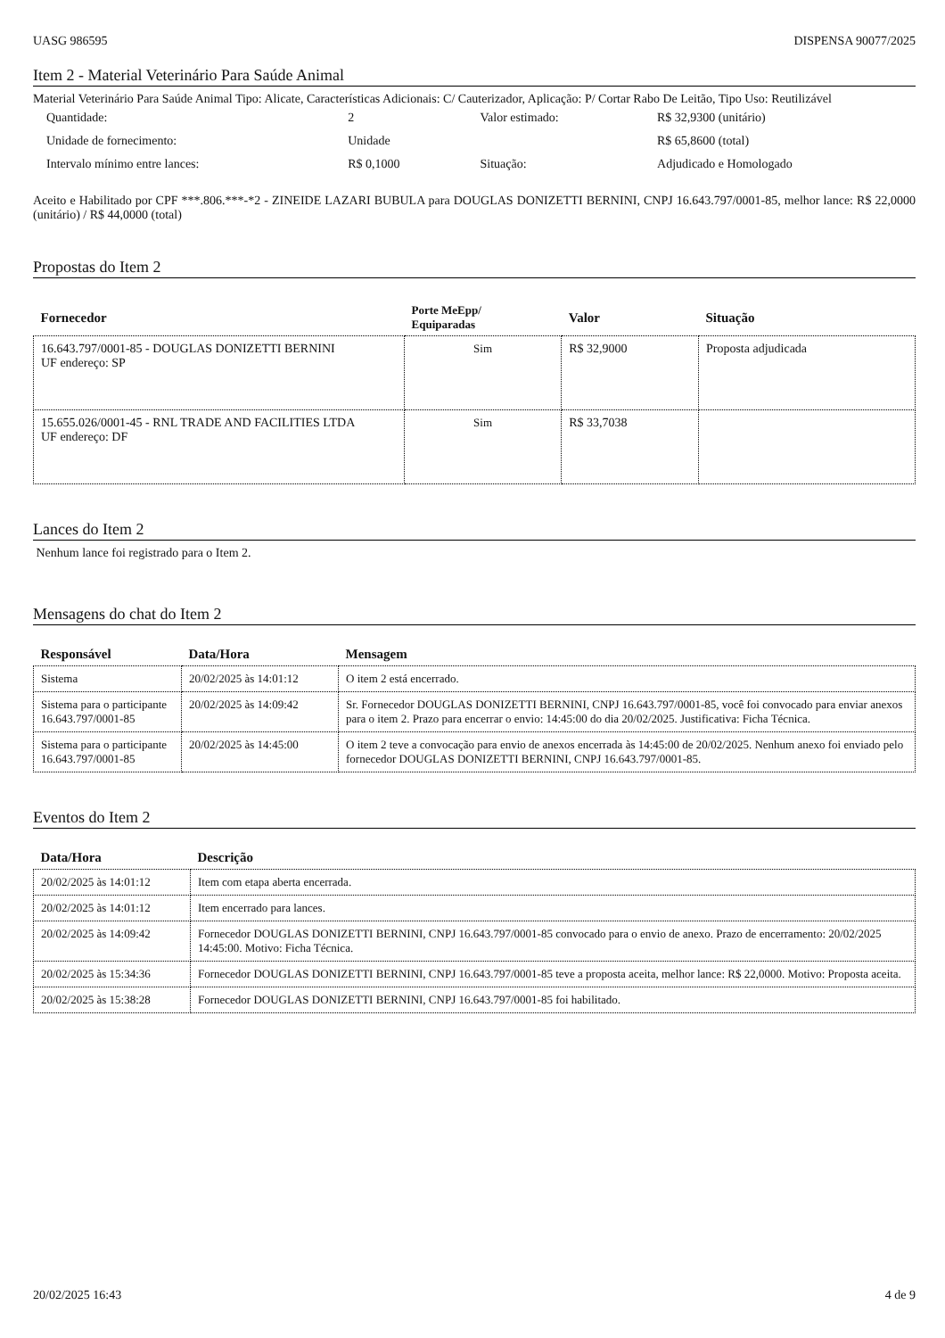UASG 986595 DISPENSA 90077/2025
Item 2 - Material Veterinário Para Saúde Animal
Material Veterinário Para Saúde Animal Tipo: Alicate, Características Adicionais: C/ Cauterizador, Aplicação: P/ Cortar Rabo De Leitão, Tipo Uso: Reutilizável
| Quantidade: | 2 | Valor estimado: | R$ 32,9300 (unitário) |
| Unidade de fornecimento: | Unidade | | R$ 65,8600 (total) |
| Intervalo mínimo entre lances: | R$ 0,1000 | Situação: | Adjudicado e Homologado |
Aceito e Habilitado por CPF ***.806.***-*2 - ZINEIDE LAZARI BUBULA para DOUGLAS DONIZETTI BERNINI, CNPJ 16.643.797/0001-85, melhor lance: R$ 22,0000 (unitário) / R$ 44,0000 (total)
Propostas do Item 2
| Fornecedor | Porte MeEpp/ Equiparadas | Valor | Situação |
| --- | --- | --- | --- |
| 16.643.797/0001-85 - DOUGLAS DONIZETTI BERNINI UF endereço: SP | Sim | R$ 32,9000 | Proposta adjudicada |
| 15.655.026/0001-45 - RNL TRADE AND FACILITIES LTDA UF endereço: DF | Sim | R$ 33,7038 | |
Lances do Item 2
Nenhum lance foi registrado para o Item 2.
Mensagens do chat do Item 2
| Responsável | Data/Hora | Mensagem |
| --- | --- | --- |
| Sistema | 20/02/2025 às 14:01:12 | O item 2 está encerrado. |
| Sistema para o participante 16.643.797/0001-85 | 20/02/2025 às 14:09:42 | Sr. Fornecedor DOUGLAS DONIZETTI BERNINI, CNPJ 16.643.797/0001-85, você foi convocado para enviar anexos para o item 2. Prazo para encerrar o envio: 14:45:00 do dia 20/02/2025. Justificativa: Ficha Técnica. |
| Sistema para o participante 16.643.797/0001-85 | 20/02/2025 às 14:45:00 | O item 2 teve a convocação para envio de anexos encerrada às 14:45:00 de 20/02/2025. Nenhum anexo foi enviado pelo fornecedor DOUGLAS DONIZETTI BERNINI, CNPJ 16.643.797/0001-85. |
Eventos do Item 2
| Data/Hora | Descrição |
| --- | --- |
| 20/02/2025 às 14:01:12 | Item com etapa aberta encerrada. |
| 20/02/2025 às 14:01:12 | Item encerrado para lances. |
| 20/02/2025 às 14:09:42 | Fornecedor DOUGLAS DONIZETTI BERNINI, CNPJ 16.643.797/0001-85 convocado para o envio de anexo. Prazo de encerramento: 20/02/2025 14:45:00. Motivo: Ficha Técnica. |
| 20/02/2025 às 15:34:36 | Fornecedor DOUGLAS DONIZETTI BERNINI, CNPJ 16.643.797/0001-85 teve a proposta aceita, melhor lance: R$ 22,0000. Motivo: Proposta aceita. |
| 20/02/2025 às 15:38:28 | Fornecedor DOUGLAS DONIZETTI BERNINI, CNPJ 16.643.797/0001-85 foi habilitado. |
20/02/2025 16:43 4 de 9